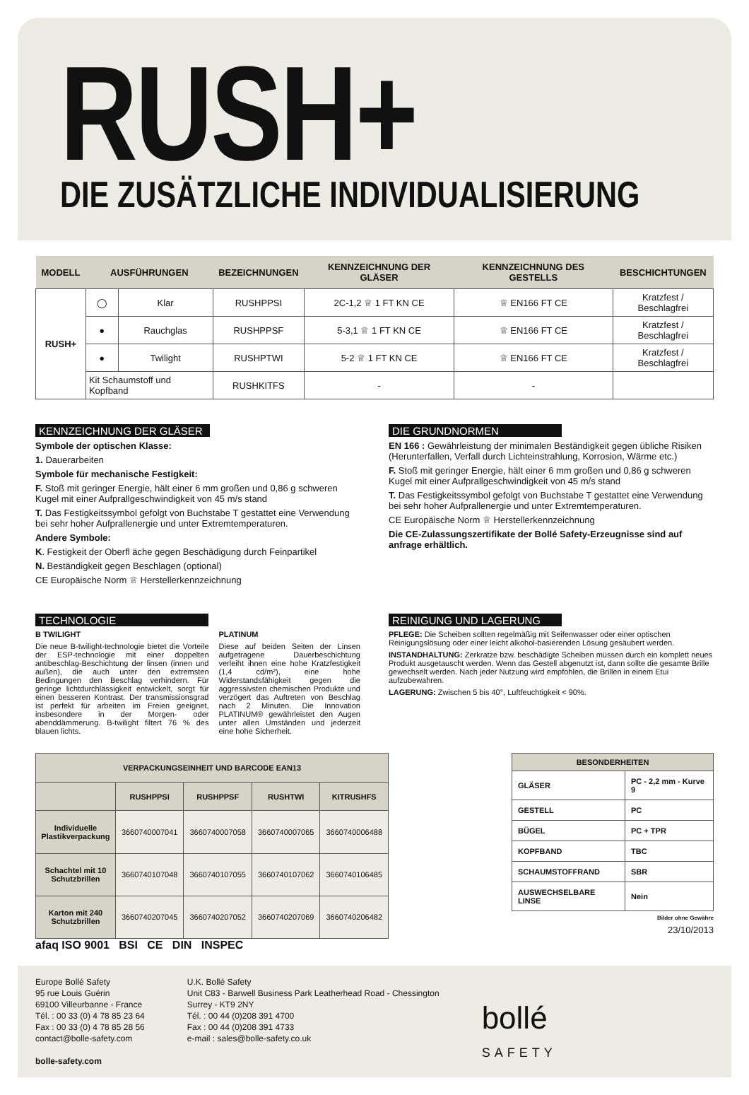RUSH+
DIE ZUSÄTZLICHE INDIVIDUALISIERUNG
| MODELL | AUSFÜHRUNGEN | | BEZEICHNUNGEN | KENNZEICHNUNG DER GLÄSER | KENNZEICHNUNG DES GESTELLS | BESCHICHTUNGEN |
| --- | --- | --- | --- | --- | --- | --- |
| RUSH+ | ◯ | Klar | RUSHPPSI | 2C-1,2 ♕ 1 FT KN CE | ♕ EN166 FT CE | Kratzfest / Beschlagfrei |
| | ● | Rauchglas | RUSHPPSF | 5-3,1 ♕ 1 FT KN CE | ♕ EN166 FT CE | Kratzfest / Beschlagfrei |
| | ● | Twilight | RUSHPTWI | 5-2 ♕ 1 FT KN CE | ♕ EN166 FT CE | Kratzfest / Beschlagfrei |
| | Kit Schaumstoff und Kopfband | | RUSHKITFS | - | - | |
KENNZEICHNUNG DER GLÄSER
Symbole der optischen Klasse:
1. Dauerarbeiten
Symbole für mechanische Festigkeit:
F. Stoß mit geringer Energie, hält einer 6 mm großen und 0,86 g schweren Kugel mit einer Aufprallgeschwindigkeit von 45 m/s stand
T. Das Festigkeitssymbol gefolgt von Buchstabe T gestattet eine Verwendung bei sehr hoher Aufprallenergie und unter Extremtemperaturen.
Andere Symbole:
K. Festigkeit der Oberfl äche gegen Beschädigung durch Feinpartikel
N. Beständigkeit gegen Beschlagen (optional)
CE Europäische Norm ♕ Herstellerkennzeichnung
DIE GRUNDNORMEN
EN 166 : Gewährleistung der minimalen Beständigkeit gegen übliche Risiken (Herunterfallen, Verfall durch Lichteinstrahlung, Korrosion, Wärme etc.)
F. Stoß mit geringer Energie, hält einer 6 mm großen und 0,86 g schweren Kugel mit einer Aufprallgeschwindigkeit von 45 m/s stand
T. Das Festigkeitssymbol gefolgt von Buchstabe T gestattet eine Verwendung bei sehr hoher Aufprallenergie und unter Extremtemperaturen.
CE Europäische Norm ♕ Herstellerkennzeichnung
Die CE-Zulassungszertifikate der Bollé Safety-Erzeugnisse sind auf anfrage erhältlich.
TECHNOLOGIE
B TWILIGHT
Die neue B-twilight-technologie bietet die Vorteile der ESP-technologie mit einer doppelten antibeschlag-Beschichtung der linsen (innen und außen), die auch unter den extremsten Bedingungen den Beschlag verhindern. Für geringe lichtdurchlässigkeit entwickelt, sorgt für einen besseren Kontrast. Der transmissionsgrad ist perfekt für arbeiten im Freien geeignet, insbesondere in der Morgen- oder abenddämmerung. B-twilight filtert 76 % des blauen lichts.
PLATINUM
Diese auf beiden Seiten der Linsen aufgetragene Dauerbeschichtung verleiht ihnen eine hohe Kratzfestigkeit (1,4 cd/m²), eine hohe Widerstandsfähigkeit gegen die aggressivsten chemischen Produkte und verzögert das Auftreten von Beschlag nach 2 Minuten. Die Innovation PLATINUM® gewährleistet den Augen unter allen Umständen und jederzeit eine hohe Sicherheit.
REINIGUNG UND LAGERUNG
PFLEGE: Die Scheiben sollten regelmäßig mit Seifenwasser oder einer optischen Reinigungslösung oder einer leicht alkohol-basierenden Lösung gesäubert werden.
INSTANDHALTUNG: Zerkratze bzw. beschädigte Scheiben müssen durch ein komplett neues Produkt ausgetauscht werden. Wenn das Gestell abgenutzt ist, dann sollte die gesamte Brille gewechselt werden. Nach jeder Nutzung wird empfohlen, die Brillen in einem Etui aufzubewahren.
LAGERUNG: Zwischen 5 bis 40°, Luftfeuchtigkeit < 90%.
| VERPACKUNGSEINHEIT UND BARCODE EAN13 | | | | |
| --- | --- | --- | --- | --- |
| | RUSHPPSI | RUSHPPSF | RUSHTWI | KITRUSHFS |
| Individuelle Plastikverpackung | 3660740007041 | 3660740007058 | 3660740007065 | 3660740006488 |
| Schachtel mit 10 Schutzbrillen | 3660740107048 | 3660740107055 | 3660740107062 | 3660740106485 |
| Karton mit 240 Schutzbrillen | 3660740207045 | 3660740207052 | 3660740207069 | 3660740206482 |
| BESONDERHEITEN | |
| --- | --- |
| GLÄSER | PC - 2,2 mm - Kurve 9 |
| GESTELL | PC |
| BÜGEL | PC + TPR |
| KOPFBAND | TBC |
| SCHAUMSTOFFRAND | SBR |
| AUSWECHSELBARE LINSE | Nein |
Bilder ohne Gewähre
23/10/2013
afaq ISO 9001 BSI CE DIN INSPEC
Europe Bollé Safety
95 rue Louis Guérin
69100 Villeurbanne - France
Tél. : 00 33 (0) 4 78 85 23 64
Fax : 00 33 (0) 4 78 85 28 56
contact@bolle-safety.com
bolle-safety.com
U.K. Bollé Safety
Unit C83 - Barwell Business Park Leatherhead Road - Chessington
Surrey - KT9 2NY
Tél. : 00 44 (0)208 391 4700
Fax : 00 44 (0)208 391 4733
e-mail : sales@bolle-safety.co.uk
bollé
SAFETY